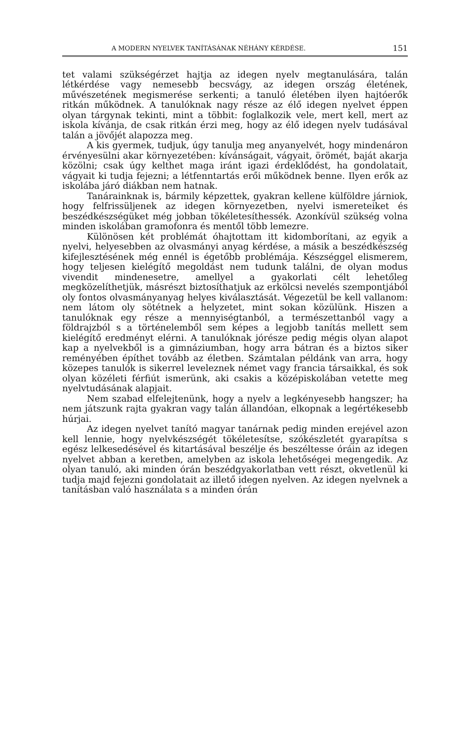A MODERN NYELVEK TANÍTÁSÁNAK NÉHÁNY KÉRDÉSE. 151
tet valami szükségérzet hajtja az idegen nyelv megtanulására, talán létkérdése vagy nemesebb becsvágy, az idegen ország életének, művészetének megismerése serkenti; a tanuló életében ilyen hajtóerők ritkán működnek. A tanulóknak nagy része az élő idegen nyelvet éppen olyan tárgynak tekinti, mint a többit: foglalkozik vele, mert kell, mert az iskola kívánja, de csak ritkán érzi meg, hogy az élő idegen nyelv tudásával talán a jövőjét alapozza meg.
A kis gyermek, tudjuk, úgy tanulja meg anyanyelvét, hogy mindenáron érvényesülni akar környezetében: kívánságait, vágyait, örömét, baját akarja közölni; csak úgy kelthet maga iránt igazi érdeklődést, ha gondolatait, vágyait ki tudja fejezni; a létfenntartás erői működnek benne. Ilyen erők az iskolába járó diákban nem hatnak.
Tanárainknak is, bármily képzettek, gyakran kellene külföldre járniok, hogy felfrissüljenek az idegen környezetben, nyelvi ismereteiket és beszédkészségüket még jobban tökéletesíthessék. Azonkívül szükség volna minden iskolában gramofonra és mentől több lemezre.
Különösen két problémát óhajtottam itt kidomborítani, az egyik a nyelvi, helyesebben az olvasmányi anyag kérdése, a másik a beszédkészség kifejlesztésének még ennél is égetőbb problémája. Készséggel elismerem, hogy teljesen kielégítő megoldást nem tudunk találni, de olyan modus vivendit mindenesetre, amellyel a gyakorlati célt lehetőleg megközelíthetjük, másrészt biztosíthatjuk az erkölcsi nevelés szempontjából oly fontos olvasmányanyag helyes kiválasztását. Végezetül be kell vallanom: nem látom oly sötétnek a helyzetet, mint sokan közülünk. Hiszen a tanulóknak egy része a mennyiségtanból, a természettanból vagy a földrajzból s a történelemből sem képes a legjobb tanítás mellett sem kielégítő eredményt elérni. A tanulóknak jórésze pedig mégis olyan alapot kap a nyelvekből is a gimnáziumban, hogy arra bátran és a biztos siker reményében építhet tovább az életben. Számtalan példánk van arra, hogy közepes tanulók is sikerrel leveleznek német vagy francia társaikkal, és sok olyan közéleti férfiút ismerünk, aki csakis a középiskolában vetette meg nyelvtudásának alapjait.
Nem szabad elfelejtenünk, hogy a nyelv a legkényesebb hangszer; ha nem játszunk rajta gyakran vagy talán állandóan, elkopnak a legértékesebb húrjai.
Az idegen nyelvet tanító magyar tanárnak pedig minden erejével azon kell lennie, hogy nyelvkészségét tökéletesítse, szókészletét gyarapítsa s egész lelkesedésével és kitartásával beszélje és beszéltesse óráin az idegen nyelvet abban a keretben, amelyben az iskola lehetőségei megengedik. Az olyan tanuló, aki minden órán beszédgyakorlatban vett részt, okvetlenül ki tudja majd fejezni gondolatait az illető idegen nyelven. Az idegen nyelvnek a tanításban való használata s a minden órán